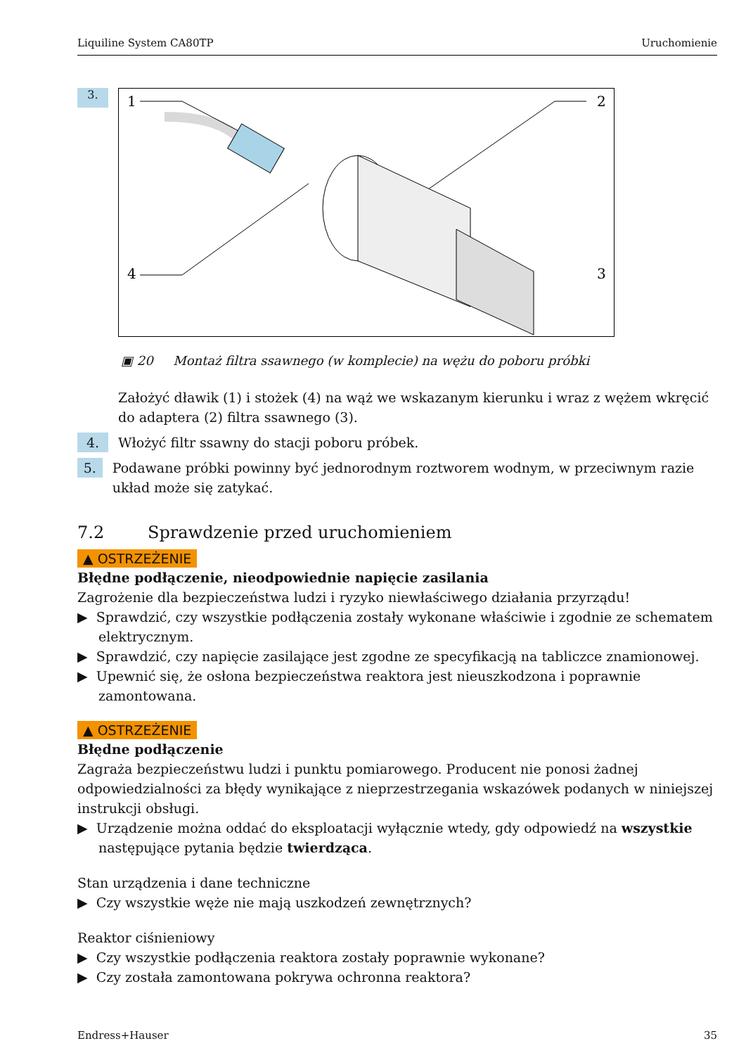Liquiline System CA80TP Uruchomienie
3.
1
2
3
4
▣ 20 Montaż filtra ssawnego (w komplecie) na wężu do poboru próbki
Założyć dławik (1) i stożek (4) na wąż we wskazanym kierunku i wraz z wężem wkręcić do adaptera (2) filtra ssawnego (3).
4.
Włożyć filtr ssawny do stacji poboru próbek.
5.
Podawane próbki powinny być jednorodnym roztworem wodnym, w przeciwnym razie układ może się zatykać.
7.2 Sprawdzenie przed uruchomieniem
▲ OSTRZEŻENIE
Błędne podłączenie, nieodpowiednie napięcie zasilania
Zagrożenie dla bezpieczeństwa ludzi i ryzyko niewłaściwego działania przyrządu!
▶ Sprawdzić, czy wszystkie podłączenia zostały wykonane właściwie i zgodnie ze schematem elektrycznym.
▶ Sprawdzić, czy napięcie zasilające jest zgodne ze specyfikacją na tabliczce znamionowej.
▶ Upewnić się, że osłona bezpieczeństwa reaktora jest nieuszkodzona i poprawnie zamontowana.
▲ OSTRZEŻENIE
Błędne podłączenie
Zagraża bezpieczeństwu ludzi i punktu pomiarowego. Producent nie ponosi żadnej odpowiedzialności za błędy wynikające z nieprzestrzegania wskazówek podanych w niniejszej instrukcji obsługi.
▶ Urządzenie można oddać do eksploatacji wyłącznie wtedy, gdy odpowiedź na wszystkie następujące pytania będzie twierdząca.
Stan urządzenia i dane techniczne
▶ Czy wszystkie węże nie mają uszkodzeń zewnętrznych?
Reaktor ciśnieniowy
▶ Czy wszystkie podłączenia reaktora zostały poprawnie wykonane?
▶ Czy została zamontowana pokrywa ochronna reaktora?
Endress+Hauser 35